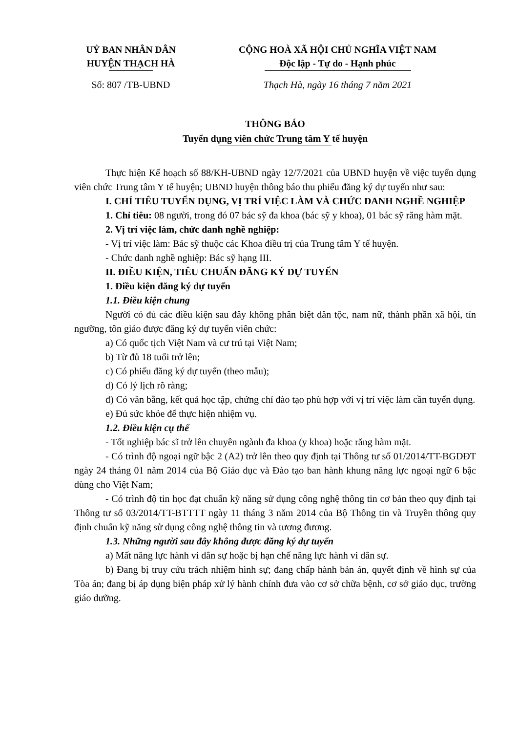UỶ BAN NHÂN DÂN
HUYỆN THẠCH HÀ
CỘNG HOÀ XÃ HỘI CHỦ NGHĨA VIỆT NAM
Độc lập - Tự do - Hạnh phúc
Số: 807 /TB-UBND Thạch Hà, ngày 16 tháng 7 năm 2021
THÔNG BÁO
Tuyển dụng viên chức Trung tâm Y tế huyện
Thực hiện Kế hoạch số 88/KH-UBND ngày 12/7/2021 của UBND huyện về việc tuyển dụng viên chức Trung tâm Y tế huyện; UBND huyện thông báo thu phiếu đăng ký dự tuyển như sau:
I. CHỈ TIÊU TUYỂN DỤNG, VỊ TRÍ VIỆC LÀM VÀ CHỨC DANH NGHỀ NGHIỆP
1. Chỉ tiêu: 08 người, trong đó 07 bác sỹ đa khoa (bác sỹ y khoa), 01 bác sỹ răng hàm mặt.
2. Vị trí việc làm, chức danh nghề nghiệp:
- Vị trí việc làm: Bác sỹ thuộc các Khoa điều trị của Trung tâm Y tế huyện.
- Chức danh nghề nghiệp: Bác sỹ hạng III.
II. ĐIỀU KIỆN, TIÊU CHUẨN ĐĂNG KÝ DỰ TUYỂN
1. Điều kiện đăng ký dự tuyển
1.1. Điều kiện chung
Người có đủ các điều kiện sau đây không phân biệt dân tộc, nam nữ, thành phần xã hội, tín ngưỡng, tôn giáo được đăng ký dự tuyển viên chức:
a) Có quốc tịch Việt Nam và cư trú tại Việt Nam;
b) Từ đủ 18 tuổi trở lên;
c) Có phiếu đăng ký dự tuyển (theo mẫu);
d) Có lý lịch rõ ràng;
đ) Có văn bằng, kết quả học tập, chứng chỉ đào tạo phù hợp với vị trí việc làm cần tuyển dụng.
e) Đủ sức khỏe để thực hiện nhiệm vụ.
1.2. Điều kiện cụ thể
- Tốt nghiệp bác sĩ trở lên chuyên ngành đa khoa (y khoa) hoặc răng hàm mặt.
- Có trình độ ngoại ngữ bậc 2 (A2) trở lên theo quy định tại Thông tư số 01/2014/TT-BGDĐT ngày 24 tháng 01 năm 2014 của Bộ Giáo dục và Đào tạo ban hành khung năng lực ngoại ngữ 6 bậc dùng cho Việt Nam;
- Có trình độ tin học đạt chuẩn kỹ năng sử dụng công nghệ thông tin cơ bản theo quy định tại Thông tư số 03/2014/TT-BTTTT ngày 11 tháng 3 năm 2014 của Bộ Thông tin và Truyền thông quy định chuẩn kỹ năng sử dụng công nghệ thông tin và tương đương.
1.3. Những người sau đây không được đăng ký dự tuyển
a) Mất năng lực hành vi dân sự hoặc bị hạn chế năng lực hành vi dân sự.
b) Đang bị truy cứu trách nhiệm hình sự; đang chấp hành bản án, quyết định về hình sự của Tòa án; đang bị áp dụng biện pháp xử lý hành chính đưa vào cơ sở chữa bệnh, cơ sở giáo dục, trường giáo dưỡng.